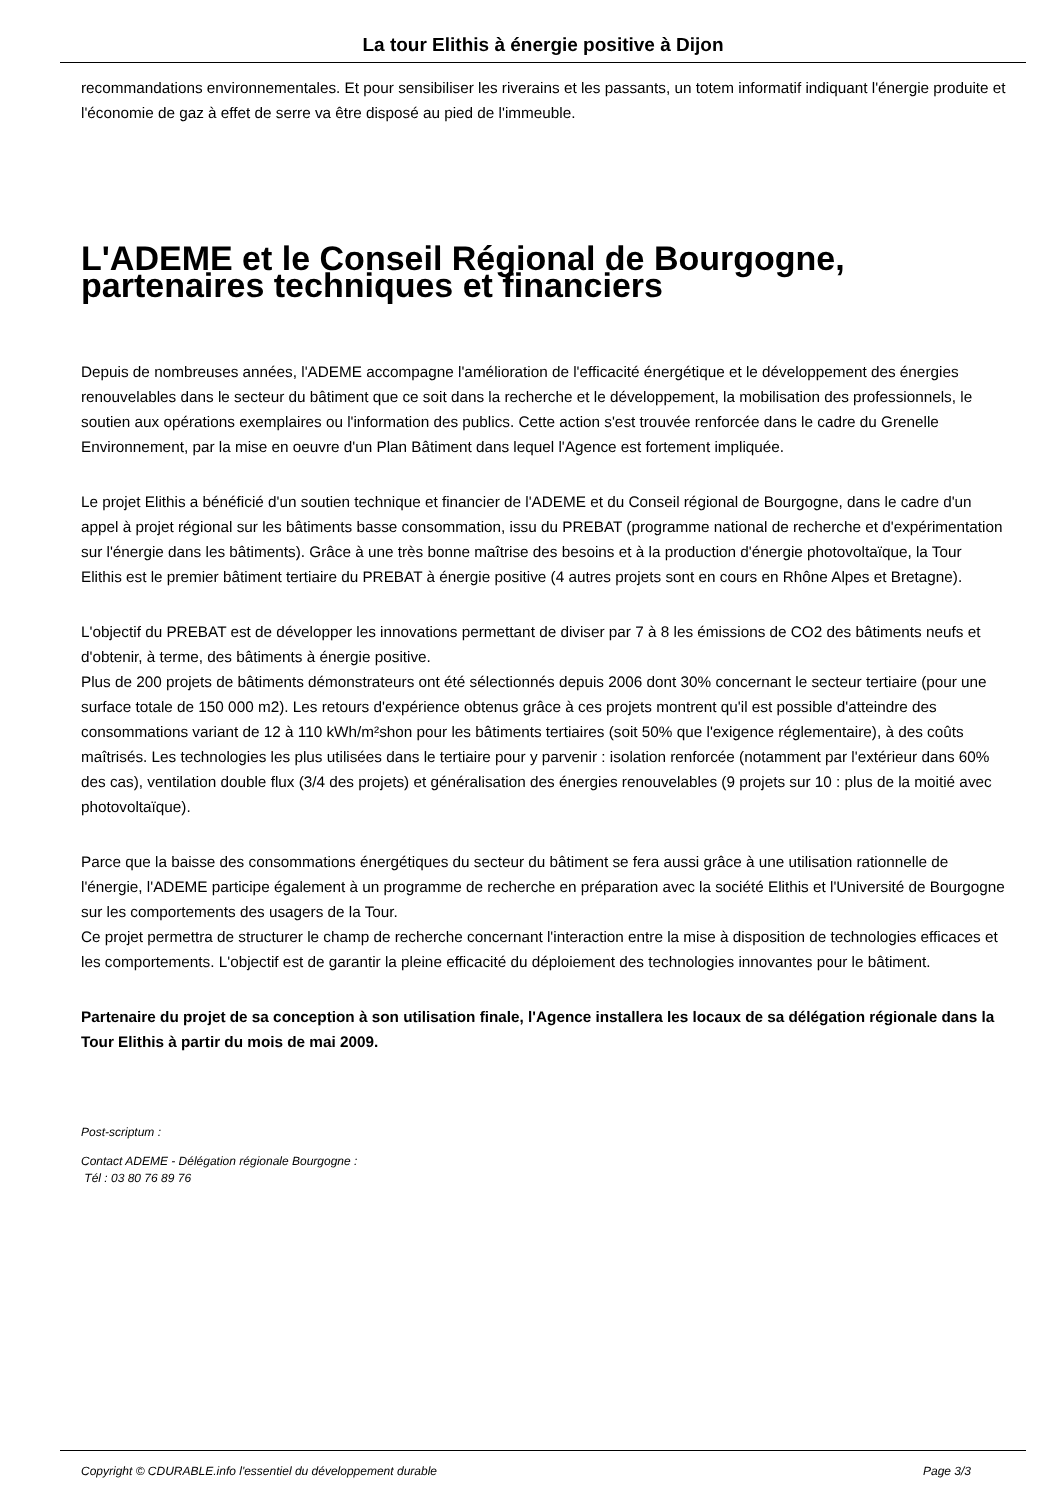La tour Elithis à énergie positive à Dijon
recommandations environnementales. Et pour sensibiliser les riverains et les passants, un totem informatif indiquant l'énergie produite et l'économie de gaz à effet de serre va être disposé au pied de l'immeuble.
L'ADEME et le Conseil Régional de Bourgogne, partenaires techniques et financiers
Depuis de nombreuses années, l'ADEME accompagne l'amélioration de l'efficacité énergétique et le développement des énergies renouvelables dans le secteur du bâtiment que ce soit dans la recherche et le développement, la mobilisation des professionnels, le soutien aux opérations exemplaires ou l'information des publics. Cette action s'est trouvée renforcée dans le cadre du Grenelle Environnement, par la mise en oeuvre d'un Plan Bâtiment dans lequel l'Agence est fortement impliquée.
Le projet Elithis a bénéficié d'un soutien technique et financier de l'ADEME et du Conseil régional de Bourgogne, dans le cadre d'un appel à projet régional sur les bâtiments basse consommation, issu du PREBAT (programme national de recherche et d'expérimentation sur l'énergie dans les bâtiments). Grâce à une très bonne maîtrise des besoins et à la production d'énergie photovoltaïque, la Tour Elithis est le premier bâtiment tertiaire du PREBAT à énergie positive (4 autres projets sont en cours en Rhône Alpes et Bretagne).
L'objectif du PREBAT est de développer les innovations permettant de diviser par 7 à 8 les émissions de CO2 des bâtiments neufs et d'obtenir, à terme, des bâtiments à énergie positive.
Plus de 200 projets de bâtiments démonstrateurs ont été sélectionnés depuis 2006 dont 30% concernant le secteur tertiaire (pour une surface totale de 150 000 m2). Les retours d'expérience obtenus grâce à ces projets montrent qu'il est possible d'atteindre des consommations variant de 12 à 110 kWh/m²shon pour les bâtiments tertiaires (soit 50% que l'exigence réglementaire), à des coûts maîtrisés. Les technologies les plus utilisées dans le tertiaire pour y parvenir : isolation renforcée (notamment par l'extérieur dans 60% des cas), ventilation double flux (3/4 des projets) et généralisation des énergies renouvelables (9 projets sur 10 : plus de la moitié avec photovoltaïque).
Parce que la baisse des consommations énergétiques du secteur du bâtiment se fera aussi grâce à une utilisation rationnelle de l'énergie, l'ADEME participe également à un programme de recherche en préparation avec la société Elithis et l'Université de Bourgogne sur les comportements des usagers de la Tour.
Ce projet permettra de structurer le champ de recherche concernant l'interaction entre la mise à disposition de technologies efficaces et les comportements. L'objectif est de garantir la pleine efficacité du déploiement des technologies innovantes pour le bâtiment.
Partenaire du projet de sa conception à son utilisation finale, l'Agence installera les locaux de sa délégation régionale dans la Tour Elithis à partir du mois de mai 2009.
Post-scriptum :
Contact ADEME - Délégation régionale Bourgogne :
Tél : 03 80 76 89 76
Copyright © CDURABLE.info l'essentiel du développement durable Page 3/3